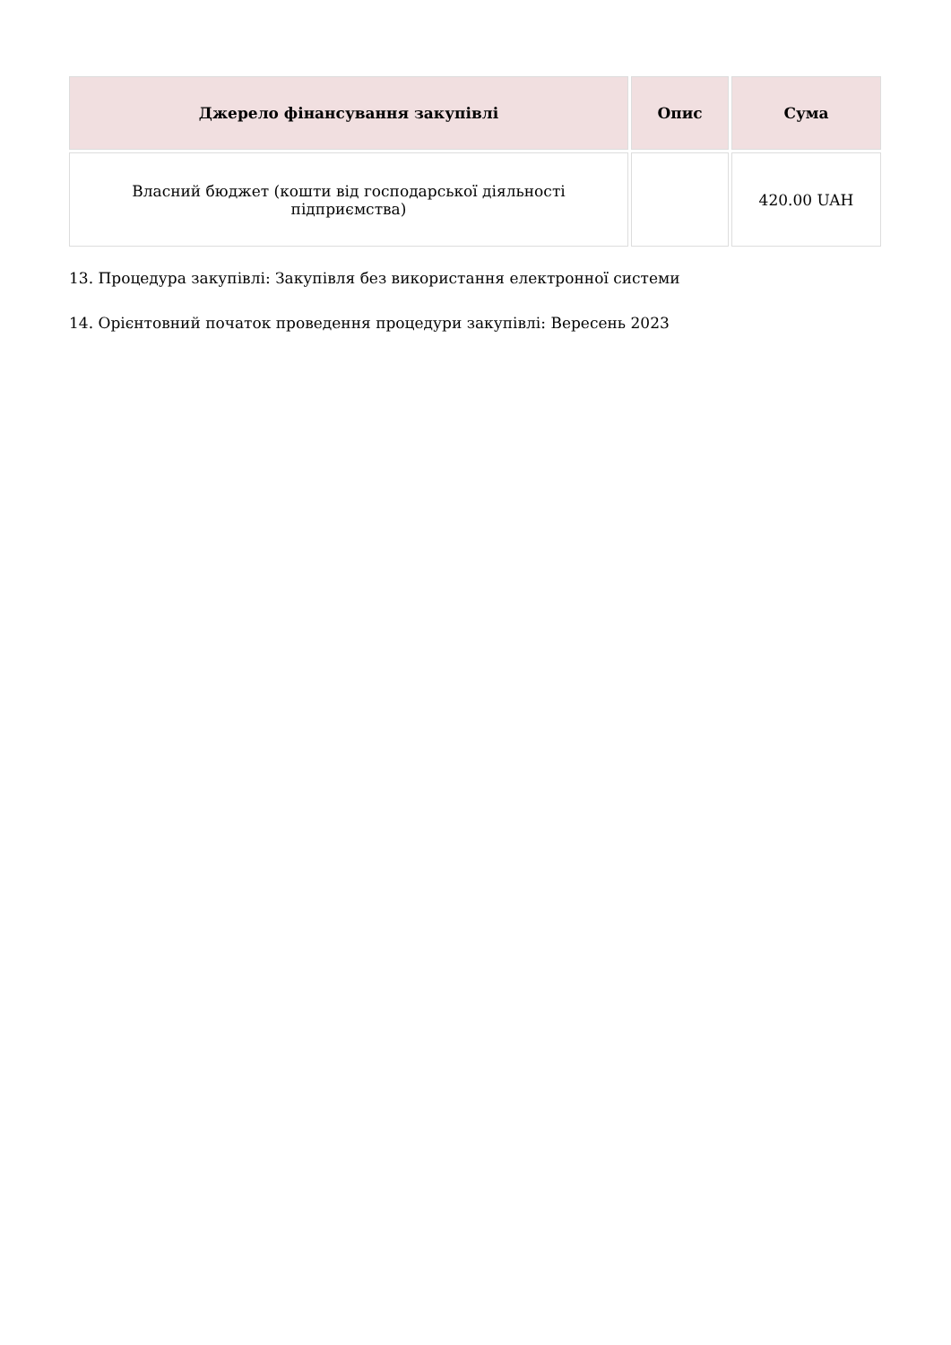| Джерело фінансування закупівлі | Опис | Сума |
| --- | --- | --- |
| Власний бюджет (кошти від господарської діяльності підприємства) | | 420.00 UAH |
13. Процедура закупівлі: Закупівля без використання електронної системи
14. Орієнтовний початок проведення процедури закупівлі: Вересень 2023